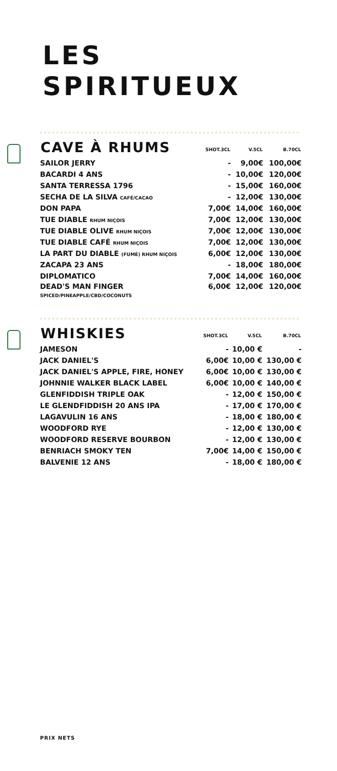LES
SPIRITUEUX
| CAVE À RHUMS | SHOT.3CL | V.5CL | B.70CL |
| --- | --- | --- | --- |
| SAILOR JERRY | - | 9,00€ | 100,00€ |
| BACARDI 4 ANS | - | 10,00€ | 120,00€ |
| SANTA TERRESSA 1796 | - | 15,00€ | 160,00€ |
| SECHA DE LA SILVA CAFÉ/CACAO | - | 12,00€ | 130,00€ |
| DON PAPA | 7,00€ | 14,00€ | 160,00€ |
| TUE DIABLE RHUM NIÇOIS | 7,00€ | 12,00€ | 130,00€ |
| TUE DIABLE OLIVE RHUM NIÇOIS | 7,00€ | 12,00€ | 130,00€ |
| TUE DIABLE CAFÉ RHUM NIÇOIS | 7,00€ | 12,00€ | 130,00€ |
| LA PART DU DIABLE (FUMÉ) RHUM NIÇOIS | 6,00€ | 12,00€ | 130,00€ |
| ZACAPA 23 ANS | - | 18,00€ | 180,00€ |
| DIPLOMATICO | 7,00€ | 14,00€ | 160,00€ |
| DEAD'S MAN FINGER SPICED/PINEAPPLE/CBD/COCONUTS | 6,00€ | 12,00€ | 120,00€ |
| WHISKIES | SHOT.3CL | V.5CL | B.70CL |
| --- | --- | --- | --- |
| JAMESON | - | 10,00 € | - |
| JACK DANIEL'S | 6,00€ | 10,00 € | 130,00 € |
| JACK DANIEL'S APPLE, FIRE, HONEY | 6,00€ | 10,00 € | 130,00 € |
| JOHNNIE WALKER BLACK LABEL | 6,00€ | 10,00 € | 140,00 € |
| GLENFIDDISH TRIPLE OAK | - | 12,00 € | 150,00 € |
| LE GLENDFIDDISH 20 ANS IPA | - | 17,00 € | 170,00 € |
| LAGAVULIN 16 ANS | - | 18,00 € | 180,00 € |
| WOODFORD RYE | - | 12,00 € | 130,00 € |
| WOODFORD RESERVE BOURBON | - | 12,00 € | 130,00 € |
| BENRIACH SMOKY TEN | 7,00€ | 14,00 € | 150,00 € |
| BALVENIE 12 ANS | - | 18,00 € | 180,00 € |
PRIX NETS